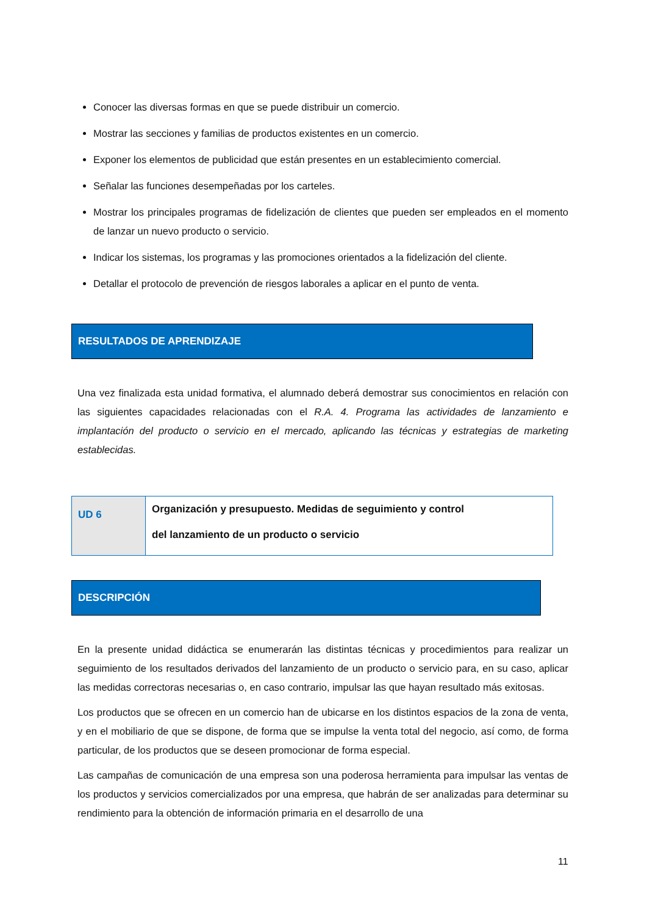Conocer las diversas formas en que se puede distribuir un comercio.
Mostrar las secciones y familias de productos existentes en un comercio.
Exponer los elementos de publicidad que están presentes en un establecimiento comercial.
Señalar las funciones desempeñadas por los carteles.
Mostrar los principales programas de fidelización de clientes que pueden ser empleados en el momento de lanzar un nuevo producto o servicio.
Indicar los sistemas, los programas y las promociones orientados a la fidelización del cliente.
Detallar el protocolo de prevención de riesgos laborales a aplicar en el punto de venta.
RESULTADOS DE APRENDIZAJE
Una vez finalizada esta unidad formativa, el alumnado deberá demostrar sus conocimientos en relación con las siguientes capacidades relacionadas con el R.A. 4. Programa las actividades de lanzamiento e implantación del producto o servicio en el mercado, aplicando las técnicas y estrategias de marketing establecidas.
| UD 6 | Organización y presupuesto. Medidas de seguimiento y control del lanzamiento de un producto o servicio |
DESCRIPCIÓN
En la presente unidad didáctica se enumerarán las distintas técnicas y procedimientos para realizar un seguimiento de los resultados derivados del lanzamiento de un producto o servicio para, en su caso, aplicar las medidas correctoras necesarias o, en caso contrario, impulsar las que hayan resultado más exitosas.
Los productos que se ofrecen en un comercio han de ubicarse en los distintos espacios de la zona de venta, y en el mobiliario de que se dispone, de forma que se impulse la venta total del negocio, así como, de forma particular, de los productos que se deseen promocionar de forma especial.
Las campañas de comunicación de una empresa son una poderosa herramienta para impulsar las ventas de los productos y servicios comercializados por una empresa, que habrán de ser analizadas para determinar su rendimiento para la obtención de información primaria en el desarrollo de una
11